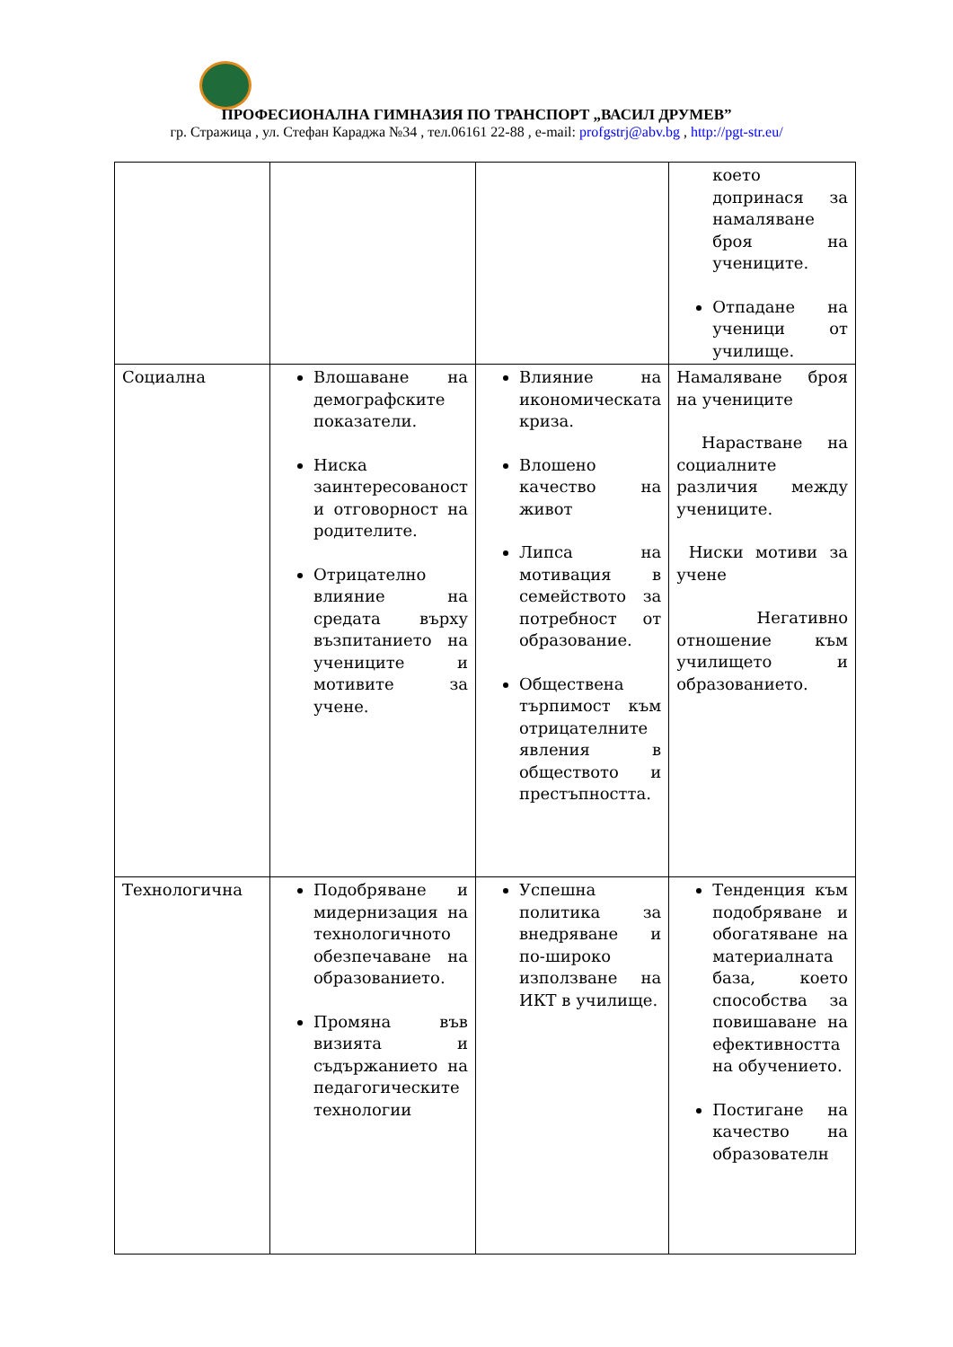ПРОФЕСИОНАЛНА ГИМНАЗИЯ ПО ТРАНСПОРТ „ВАСИЛ ДРУМЕВ”
гр. Стражица , ул. Стефан Караджа №34 , тел.06161 22-88 , e-mail: profgstrj@abv.bg , http://pgt-str.eu/
| | | | което допринася за намаляване броя на учениците. Отпадане на ученици от училище. |
| Социална | Влошаване на демографските показатели. Ниска заинтересованост и отговорност на родителите. Отрицателно влияние на средата върху възпитанието на учениците и мотивите за учене. | Влияние на икономическата криза. Влошено качество на живот Липса на мотивация в семейството за потребност от образование. Обществена търпимост към отрицателните явления в обществото и престъпността. | Намаляване броя на учениците Нарастване на социалните различия между учениците. Ниски мотиви за учене Негативно отношение към училището и образованието. |
| Технологична | Подобряване и мидернизация на технологичното обезпечаване на образованието. Промяна във визията и съдържанието на педагогическите технологии | Успешна политика за внедряване и по-широко използване на ИКТ в училище. | Тенденция към подобряване и обогатяване на материалната база, което способства за повишаване на ефективността на обучението. Постигане на качество на образователн |